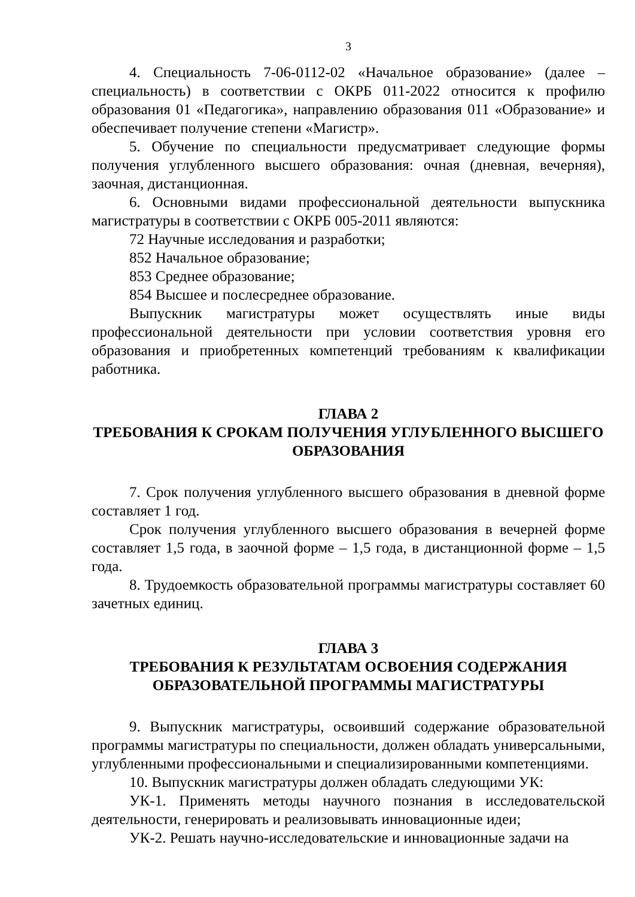3
4. Специальность 7-06-0112-02 «Начальное образование» (далее – специальность) в соответствии с ОКРБ 011-2022 относится к профилю образования 01 «Педагогика», направлению образования 011 «Образование» и обеспечивает получение степени «Магистр».
5. Обучение по специальности предусматривает следующие формы получения углубленного высшего образования: очная (дневная, вечерняя), заочная, дистанционная.
6. Основными видами профессиональной деятельности выпускника магистратуры в соответствии с ОКРБ 005-2011 являются:
72 Научные исследования и разработки;
852 Начальное образование;
853 Среднее образование;
854 Высшее и послесреднее образование.
Выпускник магистратуры может осуществлять иные виды профессиональной деятельности при условии соответствия уровня его образования и приобретенных компетенций требованиям к квалификации работника.
ГЛАВА 2
ТРЕБОВАНИЯ К СРОКАМ ПОЛУЧЕНИЯ УГЛУБЛЕННОГО ВЫСШЕГО ОБРАЗОВАНИЯ
7. Срок получения углубленного высшего образования в дневной форме составляет 1 год.
Срок получения углубленного высшего образования в вечерней форме составляет 1,5 года, в заочной форме – 1,5 года, в дистанционной форме – 1,5 года.
8. Трудоемкость образовательной программы магистратуры составляет 60 зачетных единиц.
ГЛАВА 3
ТРЕБОВАНИЯ К РЕЗУЛЬТАТАМ ОСВОЕНИЯ СОДЕРЖАНИЯ ОБРАЗОВАТЕЛЬНОЙ ПРОГРАММЫ МАГИСТРАТУРЫ
9. Выпускник магистратуры, освоивший содержание образовательной программы магистратуры по специальности, должен обладать универсальными, углубленными профессиональными и специализированными компетенциями.
10. Выпускник магистратуры должен обладать следующими УК:
УК-1. Применять методы научного познания в исследовательской деятельности, генерировать и реализовывать инновационные идеи;
УК-2. Решать научно-исследовательские и инновационные задачи на